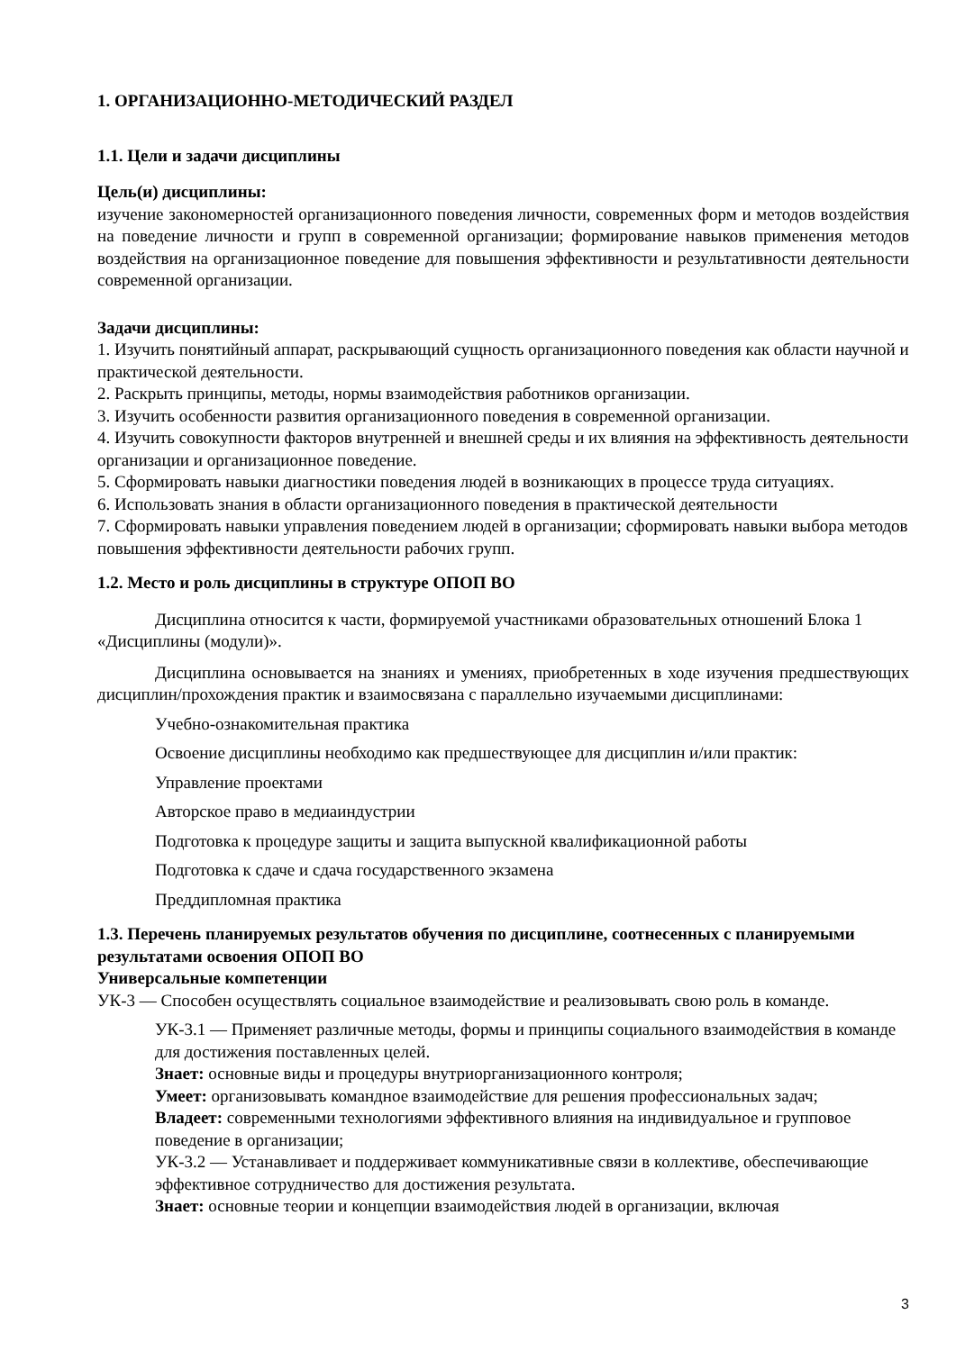1. ОРГАНИЗАЦИОННО-МЕТОДИЧЕСКИЙ РАЗДЕЛ
1.1. Цели и задачи дисциплины
Цель(и) дисциплины:
изучение закономерностей организационного поведения личности, современных форм и методов воздействия на поведение личности и групп в современной организации; формирование навыков применения методов воздействия на организационное поведение для повышения эффективности и результативности деятельности современной организации.
Задачи дисциплины:
1. Изучить понятийный аппарат, раскрывающий сущность организационного поведения как области научной и практической деятельности.
2. Раскрыть принципы, методы, нормы взаимодействия работников организации.
3. Изучить особенности развития организационного поведения в современной организации.
4. Изучить совокупности факторов внутренней и внешней среды и их влияния на эффективность деятельности организации и организационное поведение.
5. Сформировать навыки диагностики поведения людей в возникающих в процессе труда ситуациях.
6. Использовать знания в области организационного поведения в практической деятельности
7. Сформировать навыки управления поведением людей в организации; сформировать навыки выбора методов повышения эффективности деятельности рабочих групп.
1.2. Место и роль дисциплины в структуре ОПОП ВО
Дисциплина относится к части, формируемой участниками образовательных отношений Блока 1 «Дисциплины (модули)».
Дисциплина основывается на знаниях и умениях, приобретенных в ходе изучения предшествующих дисциплин/прохождения практик и взаимосвязана с параллельно изучаемыми дисциплинами:
Учебно-ознакомительная практика
Освоение дисциплины необходимо как предшествующее для дисциплин и/или практик:
Управление проектами
Авторское право в медиаиндустрии
Подготовка к процедуре защиты и защита выпускной квалификационной работы
Подготовка к сдаче и сдача государственного экзамена
Преддипломная практика
1.3. Перечень планируемых результатов обучения по дисциплине, соотнесенных с планируемыми результатами освоения ОПОП ВО
Универсальные компетенции
УК-3 — Способен осуществлять социальное взаимодействие и реализовывать свою роль в команде.
УК-3.1 — Применяет различные методы, формы и принципы социального взаимодействия в команде для достижения поставленных целей.
Знает: основные виды и процедуры внутриорганизационного контроля;
Умеет: организовывать командное взаимодействие для решения профессиональных задач;
Владеет: современными технологиями эффективного влияния на индивидуальное и групповое поведение в организации;
УК-3.2 — Устанавливает и поддерживает коммуникативные связи в коллективе, обеспечивающие эффективное сотрудничество для достижения результата.
Знает: основные теории и концепции взаимодействия людей в организации, включая
3